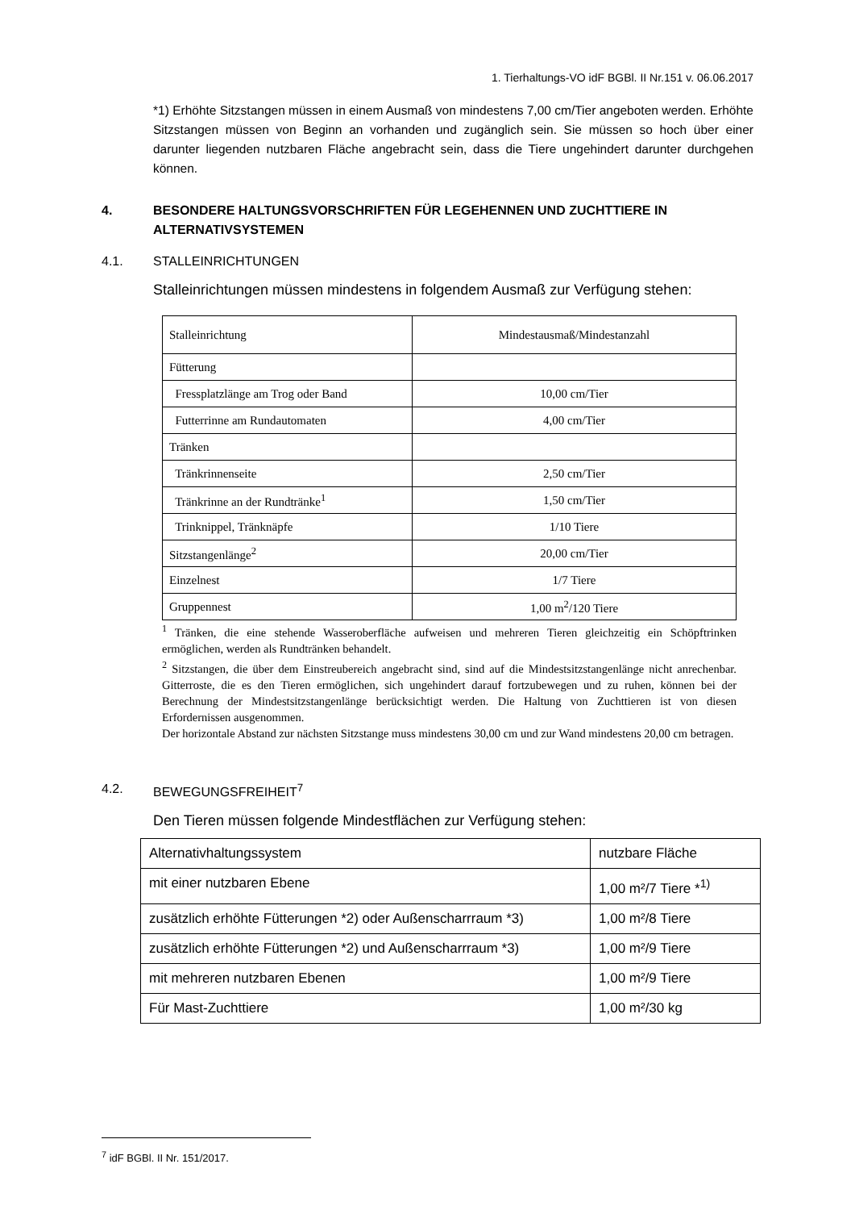1. Tierhaltungs-VO idF BGBl. II Nr.151 v. 06.06.2017
*1) Erhöhte Sitzstangen müssen in einem Ausmaß von mindestens 7,00 cm/Tier angeboten werden. Erhöhte Sitzstangen müssen von Beginn an vorhanden und zugänglich sein. Sie müssen so hoch über einer darunter liegenden nutzbaren Fläche angebracht sein, dass die Tiere ungehindert darunter durchgehen können.
4. BESONDERE HALTUNGSVORSCHRIFTEN FÜR LEGEHENNEN UND ZUCHTTIERE IN ALTERNATIVSYSTEMEN
4.1. STALLEINRICHTUNGEN
Stalleinrichtungen müssen mindestens in folgendem Ausmaß zur Verfügung stehen:
| Stalleinrichtung | Mindestausmaß/Mindestanzahl |
| Fütterung | |
| Fressplatzlänge am Trog oder Band | 10,00 cm/Tier |
| Futterrinne am Rundautomaten | 4,00 cm/Tier |
| Tränken | |
| Tränkrinnenseite | 2,50 cm/Tier |
| Tränkrinne an der Rundtränke<sup>1</sup> | 1,50 cm/Tier |
| Trinknippel, Tränknäpfe | 1/10 Tiere |
| Sitzstangenlänge<sup>2</sup> | 20,00 cm/Tier |
| Einzelnest | 1/7 Tiere |
| Gruppennest | 1,00 m<sup>2</sup>/120 Tiere |
<sup>1</sup> Tränken, die eine stehende Wasseroberfläche aufweisen und mehreren Tieren gleichzeitig ein Schöpftrinken ermöglichen, werden als Rundtränken behandelt.
<sup>2</sup> Sitzstangen, die über dem Einstreubereich angebracht sind, sind auf die Mindestsitzstangenlänge nicht anrechenbar. Gitterroste, die es den Tieren ermöglichen, sich ungehindert darauf fortzubewegen und zu ruhen, können bei der Berechnung der Mindestsitzstangenlänge berücksichtigt werden. Die Haltung von Zuchttieren ist von diesen Erfordernissen ausgenommen.
Der horizontale Abstand zur nächsten Sitzstange muss mindestens 30,00 cm und zur Wand mindestens 20,00 cm betragen.
4.2. BEWEGUNGSFREIHEIT<sup>7</sup>
Den Tieren müssen folgende Mindestflächen zur Verfügung stehen:
| Alternativhaltungssystem | nutzbare Fläche |
| mit einer nutzbaren Ebene | 1,00 m²/7 Tiere *<sup>1)</sup> |
| zusätzlich erhöhte Fütterungen *2) oder Außenscharrraum *3) | 1,00 m²/8 Tiere |
| zusätzlich erhöhte Fütterungen *2) und Außenscharrraum *3) | 1,00 m²/9 Tiere |
| mit mehreren nutzbaren Ebenen | 1,00 m²/9 Tiere |
| Für Mast-Zuchttiere | 1,00 m²/30 kg |
<sup>7</sup> idF BGBl. II Nr. 151/2017.